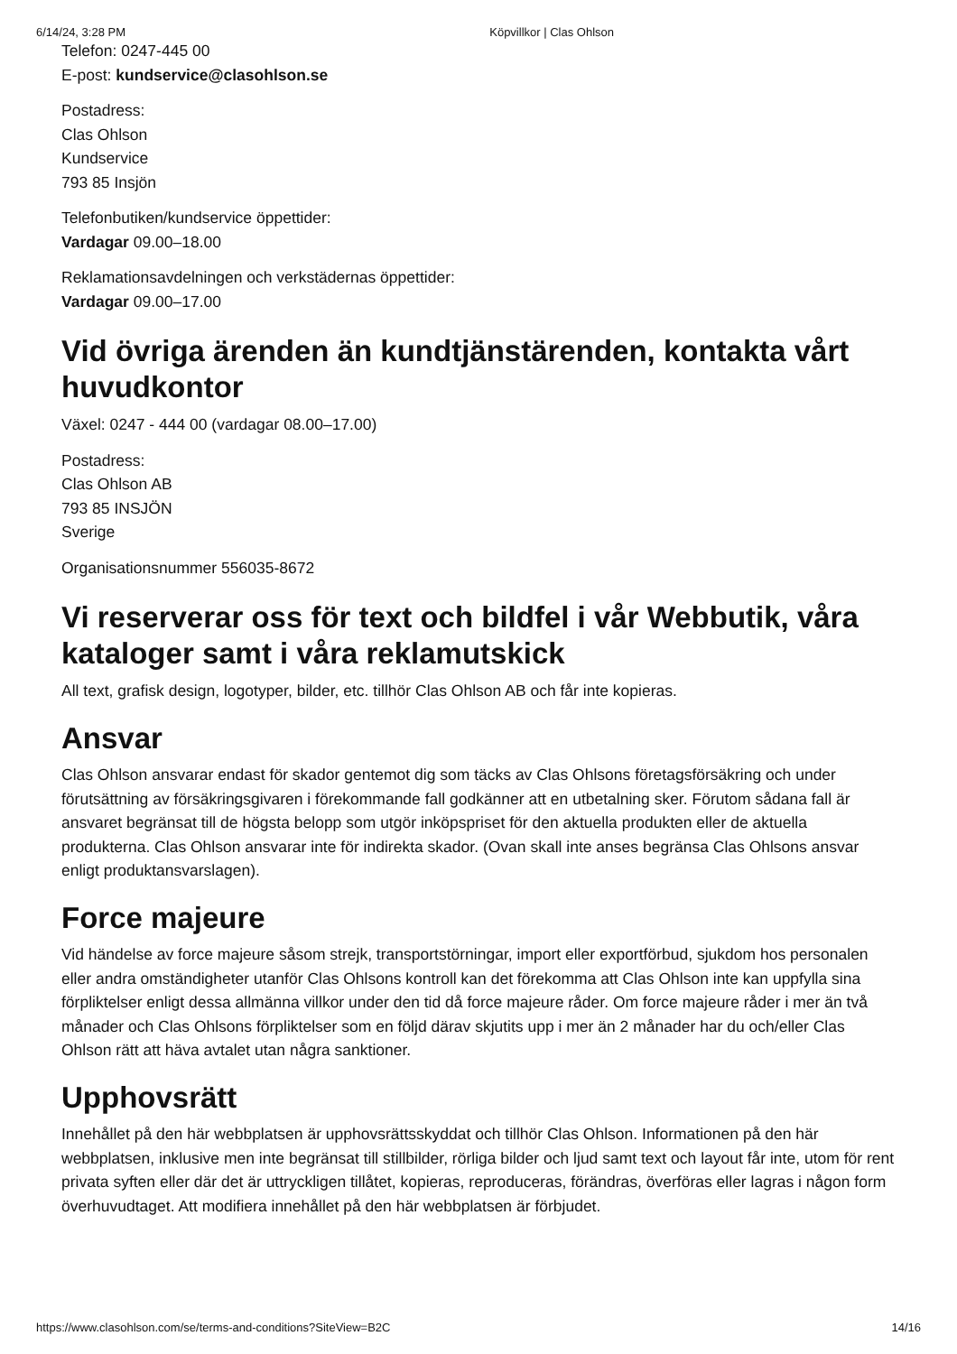6/14/24, 3:28 PM Köpvillkor | Clas Ohlson
Telefon: 0247-445 00
E-post: kundservice@clasohlson.se
Postadress:
Clas Ohlson
Kundservice
793 85 Insjön
Telefonbutiken/kundservice öppettider:
Vardagar 09.00–18.00
Reklamationsavdelningen och verkstädernas öppettider:
Vardagar 09.00–17.00
Vid övriga ärenden än kundtjänstärenden, kontakta vårt huvudkontor
Växel: 0247 - 444 00 (vardagar 08.00–17.00)
Postadress:
Clas Ohlson AB
793 85 INSJÖN
Sverige
Organisationsnummer 556035-8672
Vi reserverar oss för text och bildfel i vår Webbutik, våra kataloger samt i våra reklamutskick
All text, grafisk design, logotyper, bilder, etc. tillhör Clas Ohlson AB och får inte kopieras.
Ansvar
Clas Ohlson ansvarar endast för skador gentemot dig som täcks av Clas Ohlsons företagsförsäkring och under förutsättning av försäkringsgivaren i förekommande fall godkänner att en utbetalning sker. Förutom sådana fall är ansvaret begränsat till de högsta belopp som utgör inköpspriset för den aktuella produkten eller de aktuella produkterna. Clas Ohlson ansvarar inte för indirekta skador. (Ovan skall inte anses begränsa Clas Ohlsons ansvar enligt produktansvarslagen).
Force majeure
Vid händelse av force majeure såsom strejk, transportstörningar, import eller exportförbud, sjukdom hos personalen eller andra omständigheter utanför Clas Ohlsons kontroll kan det förekomma att Clas Ohlson inte kan uppfylla sina förpliktelser enligt dessa allmänna villkor under den tid då force majeure råder. Om force majeure råder i mer än två månader och Clas Ohlsons förpliktelser som en följd därav skjutits upp i mer än 2 månader har du och/eller Clas Ohlson rätt att häva avtalet utan några sanktioner.
Upphovsrätt
Innehållet på den här webbplatsen är upphovsrättsskyddat och tillhör Clas Ohlson. Informationen på den här webbplatsen, inklusive men inte begränsat till stillbilder, rörliga bilder och ljud samt text och layout får inte, utom för rent privata syften eller där det är uttryckligen tillåtet, kopieras, reproduceras, förändras, överföras eller lagras i någon form överhuvudtaget. Att modifiera innehållet på den här webbplatsen är förbjudet.
https://www.clasohlson.com/se/terms-and-conditions?SiteView=B2C 14/16